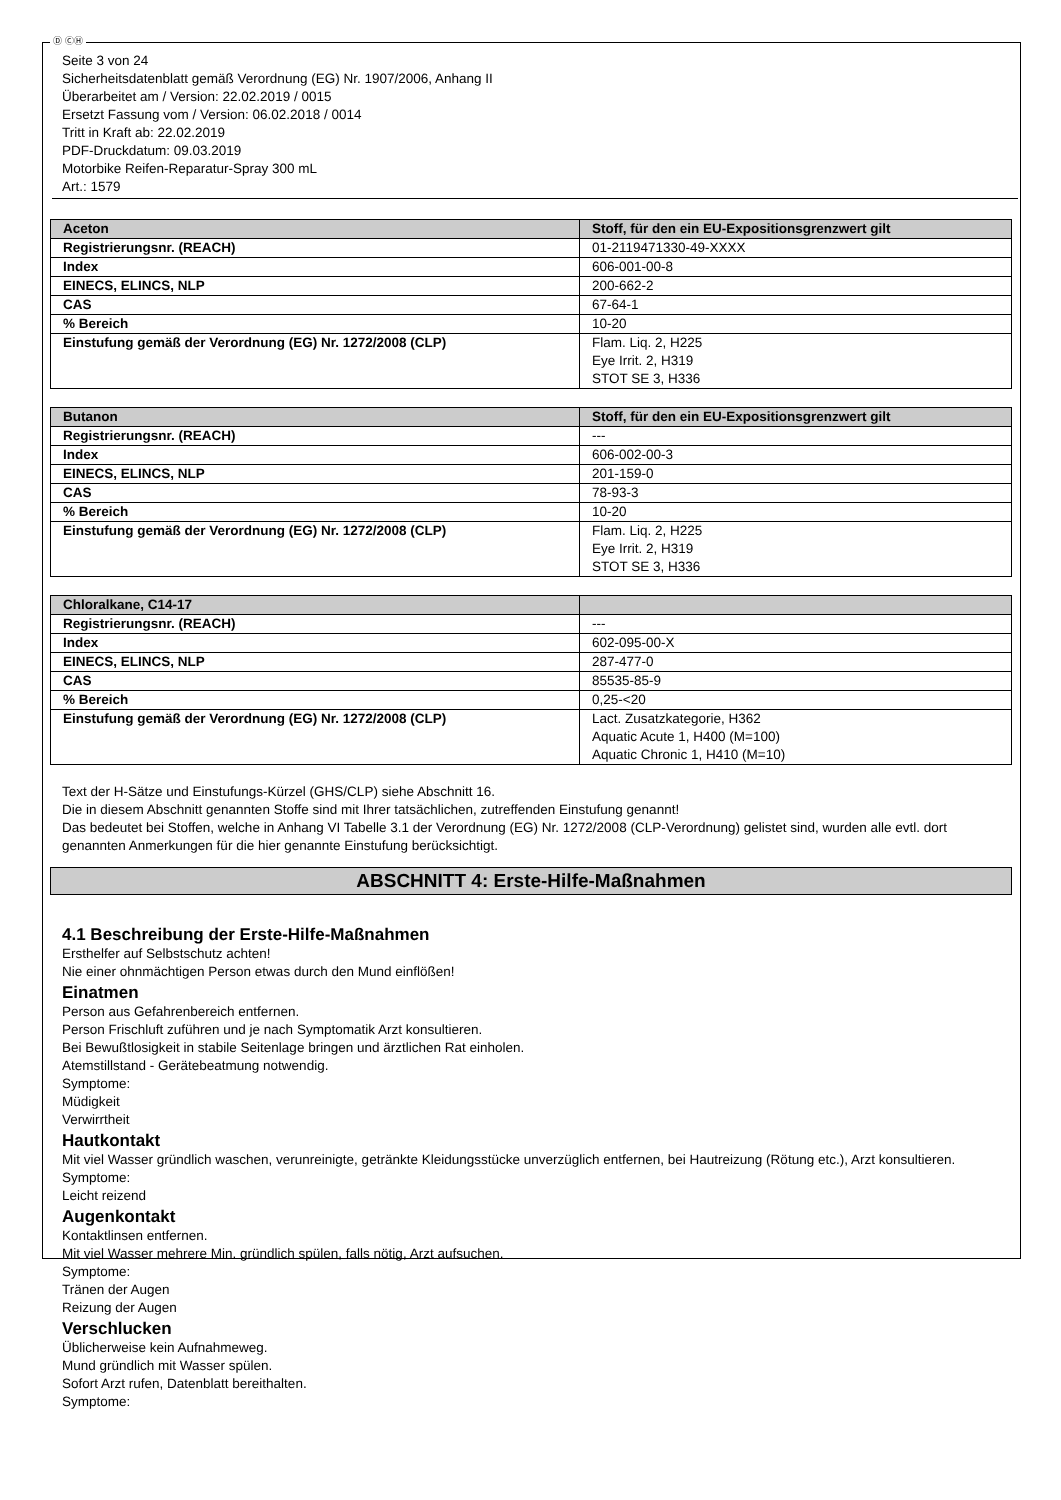Ⓓ ⒸⒽ
Seite 3 von 24
Sicherheitsdatenblatt gemäß Verordnung (EG) Nr. 1907/2006, Anhang II
Überarbeitet am / Version: 22.02.2019 / 0015
Ersetzt Fassung vom / Version: 06.02.2018 / 0014
Tritt in Kraft ab: 22.02.2019
PDF-Druckdatum: 09.03.2019
Motorbike Reifen-Reparatur-Spray 300 mL
Art.: 1579
| Aceton | Stoff, für den ein EU-Expositionsgrenzwert gilt |
| --- | --- |
| Registrierungsnr. (REACH) | 01-2119471330-49-XXXX |
| Index | 606-001-00-8 |
| EINECS, ELINCS, NLP | 200-662-2 |
| CAS | 67-64-1 |
| % Bereich | 10-20 |
| Einstufung gemäß der Verordnung (EG) Nr. 1272/2008 (CLP) | Flam. Liq. 2, H225 Eye Irrit. 2, H319 STOT SE 3, H336 |
| Butanon | Stoff, für den ein EU-Expositionsgrenzwert gilt |
| --- | --- |
| Registrierungsnr. (REACH) | --- |
| Index | 606-002-00-3 |
| EINECS, ELINCS, NLP | 201-159-0 |
| CAS | 78-93-3 |
| % Bereich | 10-20 |
| Einstufung gemäß der Verordnung (EG) Nr. 1272/2008 (CLP) | Flam. Liq. 2, H225 Eye Irrit. 2, H319 STOT SE 3, H336 |
| Chloralkane, C14-17 | |
| --- | --- |
| Registrierungsnr. (REACH) | --- |
| Index | 602-095-00-X |
| EINECS, ELINCS, NLP | 287-477-0 |
| CAS | 85535-85-9 |
| % Bereich | 0,25-<20 |
| Einstufung gemäß der Verordnung (EG) Nr. 1272/2008 (CLP) | Lact. Zusatzkategorie, H362 Aquatic Acute 1, H400 (M=100) Aquatic Chronic 1, H410 (M=10) |
Text der H-Sätze und Einstufungs-Kürzel (GHS/CLP) siehe Abschnitt 16.
Die in diesem Abschnitt genannten Stoffe sind mit Ihrer tatsächlichen, zutreffenden Einstufung genannt!
Das bedeutet bei Stoffen, welche in Anhang VI Tabelle 3.1 der Verordnung (EG) Nr. 1272/2008 (CLP-Verordnung) gelistet sind, wurden alle evtl. dort genannten Anmerkungen für die hier genannte Einstufung berücksichtigt.
ABSCHNITT 4: Erste-Hilfe-Maßnahmen
4.1 Beschreibung der Erste-Hilfe-Maßnahmen
Ersthelfer auf Selbstschutz achten!
Nie einer ohnmächtigen Person etwas durch den Mund einflößen!
Einatmen
Person aus Gefahrenbereich entfernen.
Person Frischluft zuführen und je nach Symptomatik Arzt konsultieren.
Bei Bewußtlosigkeit in stabile Seitenlage bringen und ärztlichen Rat einholen.
Atemstillstand - Gerätebeatmung notwendig.
Symptome:
Müdigkeit
Verwirrtheit
Hautkontakt
Mit viel Wasser gründlich waschen, verunreinigte, getränkte Kleidungsstücke unverzüglich entfernen, bei Hautreizung (Rötung etc.), Arzt konsultieren.
Symptome:
Leicht reizend
Augenkontakt
Kontaktlinsen entfernen.
Mit viel Wasser mehrere Min. gründlich spülen, falls nötig, Arzt aufsuchen.
Symptome:
Tränen der Augen
Reizung der Augen
Verschlucken
Üblicherweise kein Aufnahmeweg.
Mund gründlich mit Wasser spülen.
Sofort Arzt rufen, Datenblatt bereithalten.
Symptome: